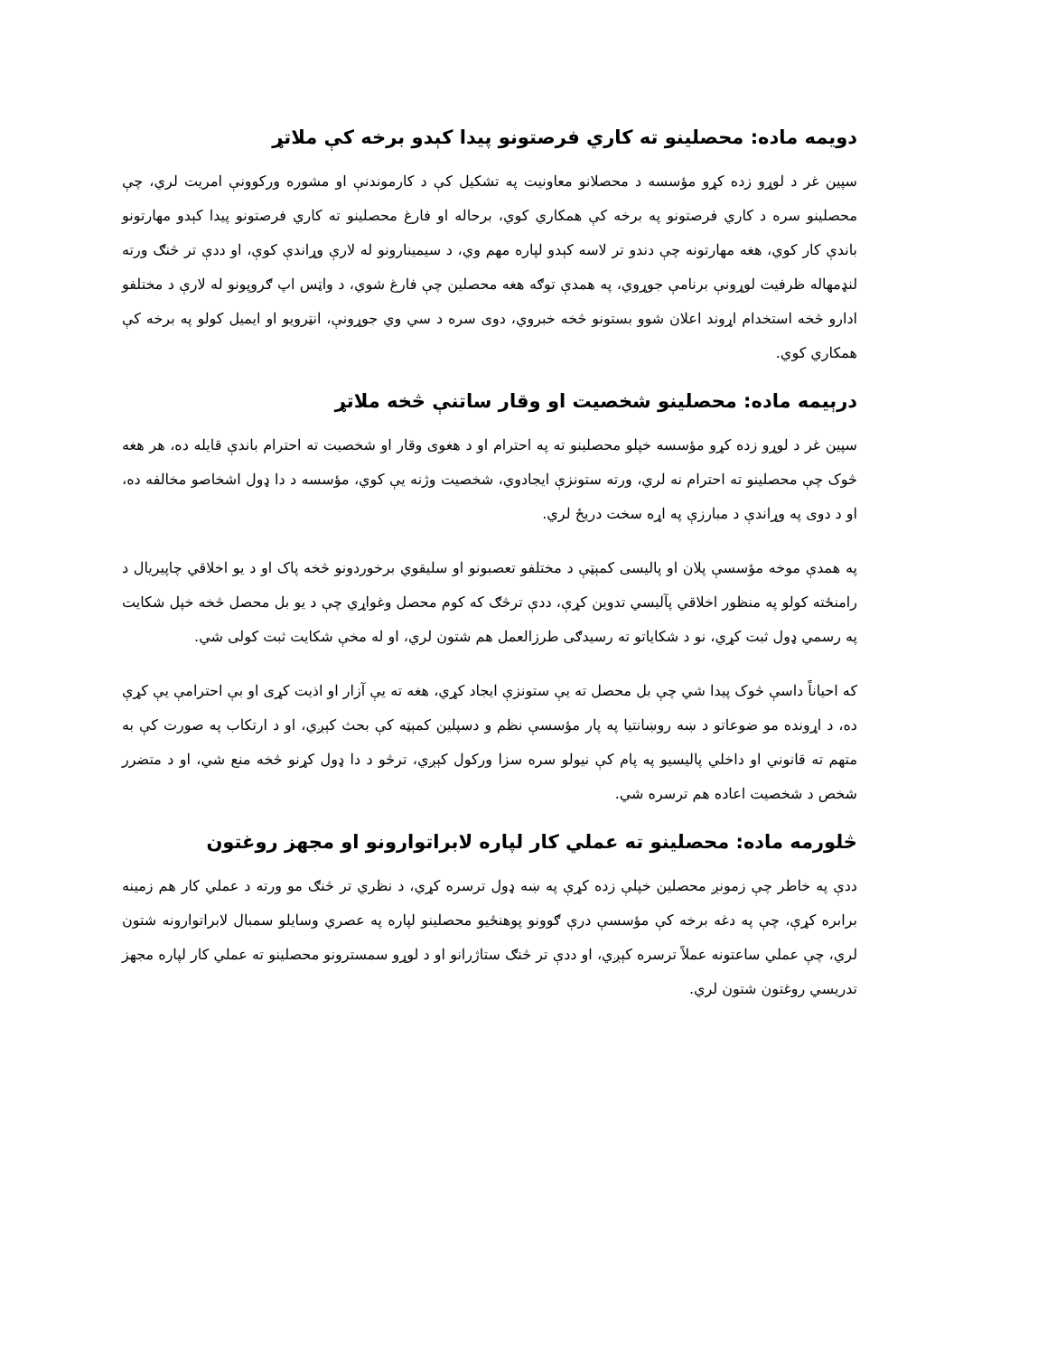دویمه ماده: محصلینو ته کاري فرصتونو پیدا کېدو برخه کې ملاتړ
سپین غر د لوړو زده کړو مؤسسه د محصلانو معاونیت په تشکیل کې د کارموندنې او مشوره ورکوونې امریت لري، چې محصلینو سره د کاري فرصتونو په برخه کې همکاري کوي، برحاله او فارغ محصلینو ته کاري فرصتونو پیدا کېدو مهارتونو باندې کار کوي، هغه مهارتونه چې دندو تر لاسه کېدو لپاره مهم وي، د سیمینارونو له لارې وړاندې کوې، او ددې تر څنګ ورته لنډمهاله ظرفیت لوړونې برنامې جوړوي، په همدې توګه هغه محصلین چې فارغ شوي، د واټس اپ ګروپونو له لارې د مختلفو ادارو څخه استخدام اړوند اعلان شوو بستونو څخه خبروي، دوی سره د سي وي جوړونې، انټرویو او ایمیل کولو په برخه کې همکاري کوي.
درېیمه ماده: محصلینو شخصیت او وقار ساتنې څخه ملاتړ
سپین غر د لوړو زده کړو مؤسسه خپلو محصلینو ته په احترام او د هغوی وقار او شخصیت ته احترام باندې قایله ده، هر هغه څوک چې محصلینو ته احترام نه لري، ورته ستونزې ایجادوي، شخصیت وژنه یې کوي، مؤسسه د دا ډول اشخاصو مخالفه ده، او د دوی په وړاندې د مبارزې په اړه سخت دریځ لري.
په همدې موخه مؤسسې پلان او پالیسی کمېټې د مختلفو تعصبونو او سلیقوي برخوردونو څخه پاک او د یو اخلاقي چاپیریال د رامنځته کولو په منظور اخلاقي پآلیسي تدوین کړې، ددې ترڅګ که کوم محصل وغواړي چې د یو بل محصل څخه خپل شکایت په رسمي ډول ثبت کړي، نو د شکایاتو ته رسیدګی طرزالعمل هم شتون لري، او له مخې شکایت ثبت کولی شي.
که احیاناً داسې څوک پیدا شي چې بل محصل ته یې ستونزې ایجاد کړي، هغه ته یې آزار او اذیت کړی او بې احترامې یې کړې ده، د اړونده مو ضوعاتو د ښه روښانتیا په پار مؤسسې نظم و دسپلین کمېټه کې بحث کېږي، او د ارتکاب په صورت کې به متهم ته قانوني او داخلي پالیسیو په پام کې نیولو سره سزا ورکول کېږي، ترڅو د دا ډول کړنو څخه منع شي، او د متضرر شخص د شخصیت اعاده هم ترسره شي.
څلورمه ماده: محصلینو ته عملي کار لپاره لابراتوارونو او مجهز روغتون
ددې په خاطر چې زمونږ محصلین خپلې زده کړې په ښه ډول ترسره کړي، د نظري تر څنګ مو ورته د عملي کار هم زمینه برابره کړې، چې په دغه برخه کې مؤسسې درې ګوونو پوهنځیو محصلینو لپاره په عصري وسایلو سمبال لابراتوارونه شتون لري، چې عملي ساعتونه عملاً ترسره کېږي، او ددې تر څنګ ستاژرانو او د لوړو سمسترونو محصلینو ته عملي کار لپاره مجهز تدریسي روغتون شتون لري.